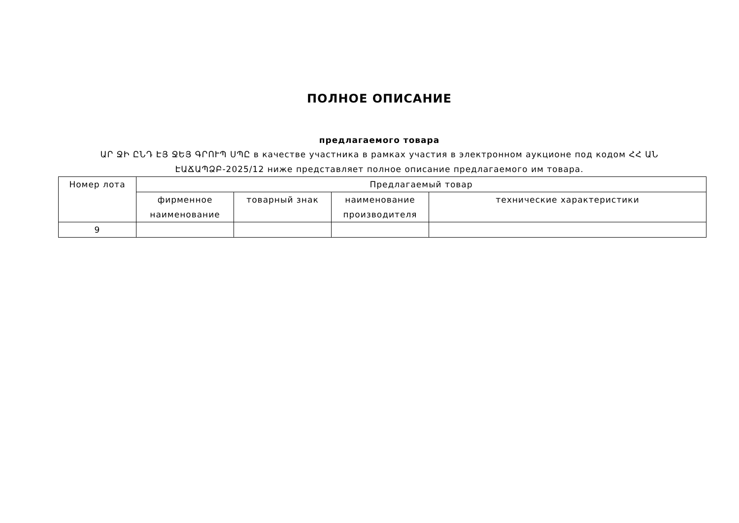ПОЛНОЕ ОПИСАНИЕ
предлагаемого товара
ԱՐ ՋԻ ԸՆԴ ԷՅ ՋԵՅ ԳՐՈՒՊ ՍՊԸ в качестве участника в рамках участия в электронном аукционе под кодом ՀՀ ԱՆ ԷԱՃԱՊՁԲ-2025/12 ниже представляет полное описание предлагаемого им товара.
| Номер лота | Предлагаемый товар | | | |
| --- | --- | --- | --- | --- |
| | фирменное наименование | товарный знак | наименование производителя | технические характеристики |
| 9 | | | | |